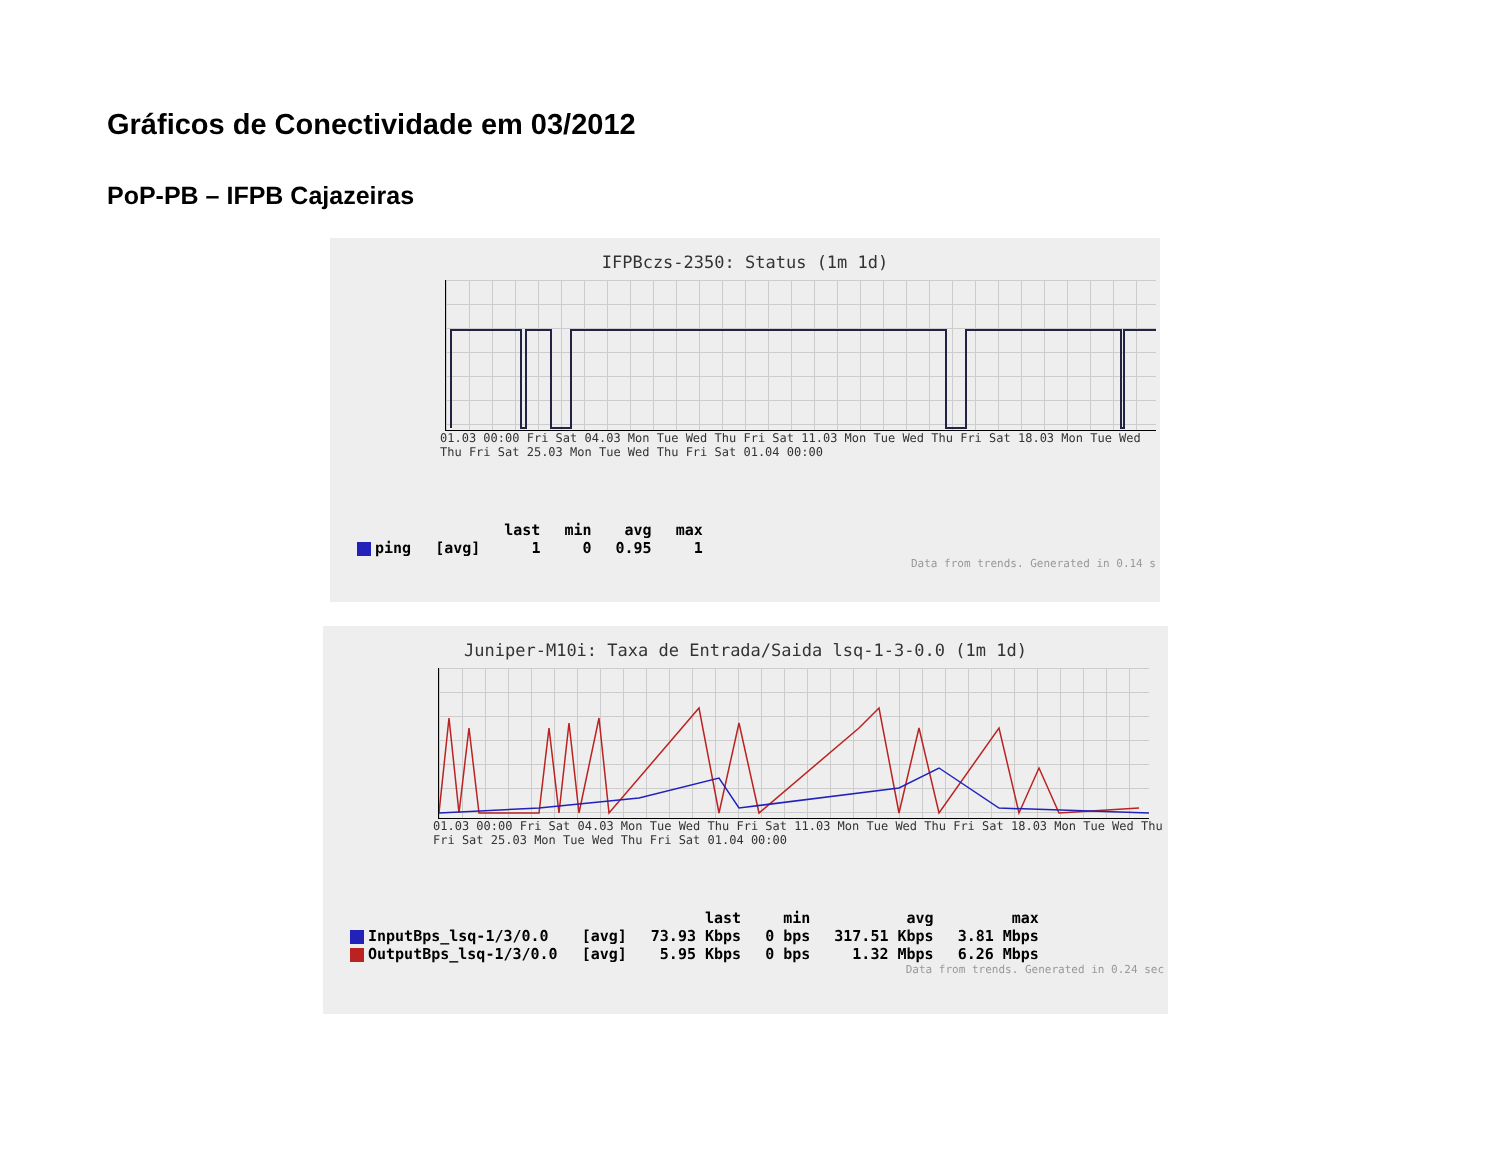Gráficos de Conectividade em 03/2012
PoP-PB – IFPB Cajazeiras
IFPBczs-2350: Status (1m 1d)
01.03 00:00 Fri Sat 04.03 Mon Tue Wed Thu Fri Sat 11.03 Mon Tue Wed Thu Fri Sat 18.03 Mon Tue Wed Thu Fri Sat 25.03 Mon Tue Wed Thu Fri Sat 01.04 00:00
| | | last | min | avg | max |
| --- | --- | --- | --- | --- | --- |
| ping | [avg] | 1 | 0 | 0.95 | 1 |
Data from trends. Generated in 0.14 s
Juniper-M10i: Taxa de Entrada/Saida lsq-1-3-0.0 (1m 1d)
01.03 00:00 Fri Sat 04.03 Mon Tue Wed Thu Fri Sat 11.03 Mon Tue Wed Thu Fri Sat 18.03 Mon Tue Wed Thu Fri Sat 25.03 Mon Tue Wed Thu Fri Sat 01.04 00:00
| | | last | min | avg | max |
| --- | --- | --- | --- | --- | --- |
| InputBps_lsq-1/3/0.0 | [avg] | 73.93 Kbps | 0 bps | 317.51 Kbps | 3.81 Mbps |
| OutputBps_lsq-1/3/0.0 | [avg] | 5.95 Kbps | 0 bps | 1.32 Mbps | 6.26 Mbps |
Data from trends. Generated in 0.24 sec